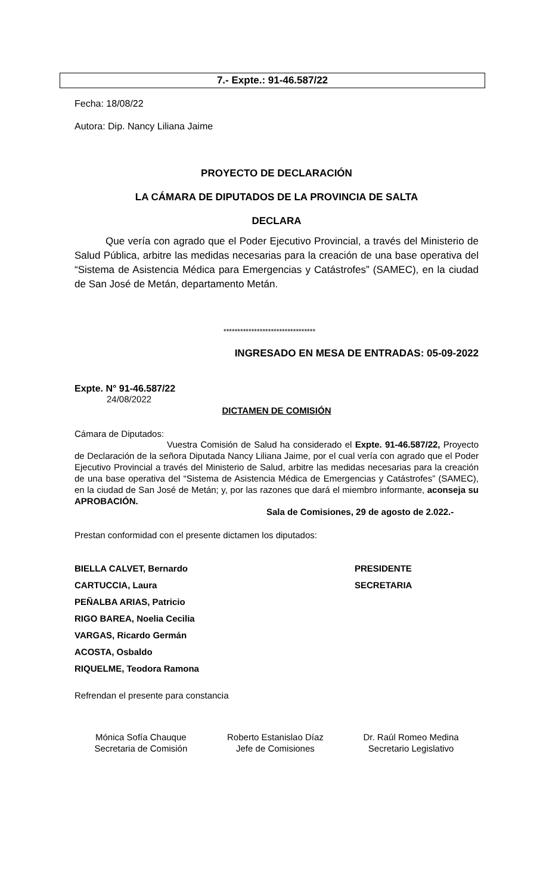7.- Expte.: 91-46.587/22
Fecha: 18/08/22
Autora: Dip. Nancy Liliana Jaime
PROYECTO DE DECLARACIÓN
LA CÁMARA DE DIPUTADOS DE LA PROVINCIA DE SALTA
DECLARA
Que vería con agrado que el Poder Ejecutivo Provincial, a través del Ministerio de Salud Pública, arbitre las medidas necesarias para la creación de una base operativa del “Sistema de Asistencia Médica para Emergencias y Catástrofes” (SAMEC), en la ciudad de San José de Metán, departamento Metán.
*********************************
INGRESADO EN MESA DE ENTRADAS: 05-09-2022
Expte. N° 91-46.587/22
24/08/2022
DICTAMEN DE COMISIÓN
Cámara de Diputados:
Vuestra Comisión de Salud ha considerado el Expte. 91-46.587/22, Proyecto de Declaración de la señora Diputada Nancy Liliana Jaime, por el cual vería con agrado que el Poder Ejecutivo Provincial a través del Ministerio de Salud, arbitre las medidas necesarias para la creación de una base operativa del “Sistema de Asistencia Médica de Emergencias y Catástrofes” (SAMEC), en la ciudad de San José de Metán; y, por las razones que dará el miembro informante, aconseja su APROBACIÓN.
Sala de Comisiones, 29 de agosto de 2.022.-
Prestan conformidad con el presente dictamen los diputados:
BIELLA CALVET, Bernardo PRESIDENTE
CARTUCCIA, Laura SECRETARIA
PEÑALBA ARIAS, Patricio
RIGO BAREA, Noelia Cecilia
VARGAS, Ricardo Germán
ACOSTA, Osbaldo
RIQUELME, Teodora Ramona
Refrendan el presente para constancia
Mónica Sofía Chauque
Secretaria de Comisión
Roberto Estanislao Díaz
Jefe de Comisiones
Dr. Raúl Romeo Medina
Secretario Legislativo